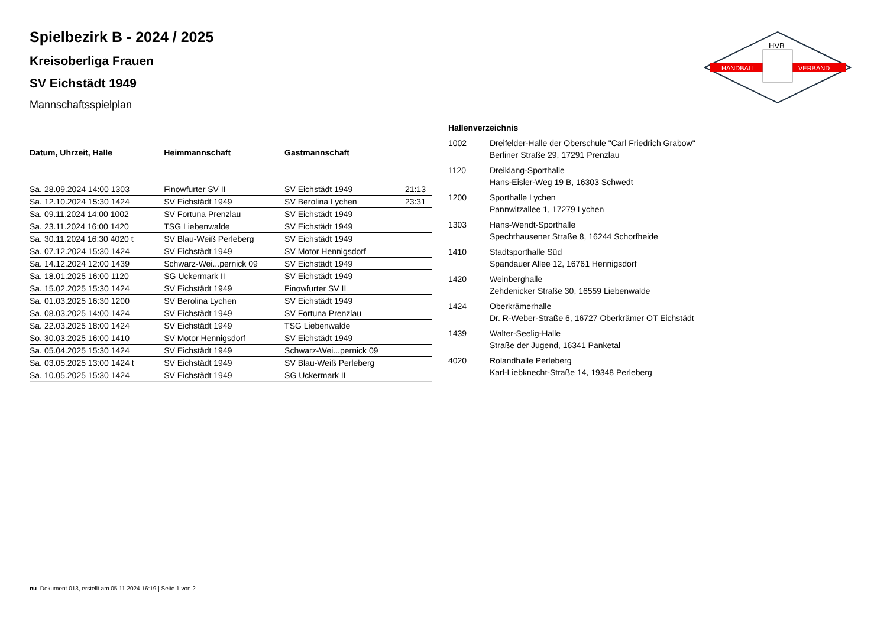HANDBALL
VERBAND
HVB
Spielbezirk B - 2024 / 2025
Kreisoberliga Frauen
SV Eichstädt 1949
Mannschaftsspielplan
| Datum, Uhrzeit, Halle | Heimmannschaft | Gastmannschaft | |
| --- | --- | --- | --- |
| Sa. 28.09.2024 14:00 1303 | Finowfurter SV II | SV Eichstädt 1949 | 21:13 |
| Sa. 12.10.2024 15:30 1424 | SV Eichstädt 1949 | SV Berolina Lychen | 23:31 |
| Sa. 09.11.2024 14:00 1002 | SV Fortuna Prenzlau | SV Eichstädt 1949 | |
| Sa. 23.11.2024 16:00 1420 | TSG Liebenwalde | SV Eichstädt 1949 | |
| Sa. 30.11.2024 16:30 4020 t | SV Blau-Weiß Perleberg | SV Eichstädt 1949 | |
| Sa. 07.12.2024 15:30 1424 | SV Eichstädt 1949 | SV Motor Hennigsdorf | |
| Sa. 14.12.2024 12:00 1439 | Schwarz-Wei...pernick 09 | SV Eichstädt 1949 | |
| Sa. 18.01.2025 16:00 1120 | SG Uckermark II | SV Eichstädt 1949 | |
| Sa. 15.02.2025 15:30 1424 | SV Eichstädt 1949 | Finowfurter SV II | |
| Sa. 01.03.2025 16:30 1200 | SV Berolina Lychen | SV Eichstädt 1949 | |
| Sa. 08.03.2025 14:00 1424 | SV Eichstädt 1949 | SV Fortuna Prenzlau | |
| Sa. 22.03.2025 18:00 1424 | SV Eichstädt 1949 | TSG Liebenwalde | |
| So. 30.03.2025 16:00 1410 | SV Motor Hennigsdorf | SV Eichstädt 1949 | |
| Sa. 05.04.2025 15:30 1424 | SV Eichstädt 1949 | Schwarz-Wei...pernick 09 | |
| Sa. 03.05.2025 13:00 1424 t | SV Eichstädt 1949 | SV Blau-Weiß Perleberg | |
| Sa. 10.05.2025 15:30 1424 | SV Eichstädt 1949 | SG Uckermark II | |
| Hallenverzeichnis | |
| --- | --- |
| 1002 | Dreifelder-Halle der Oberschule "Carl Friedrich Grabow" Berliner Straße 29, 17291 Prenzlau |
| 1120 | Dreiklang-Sporthalle Hans-Eisler-Weg 19 B, 16303 Schwedt |
| 1200 | Sporthalle Lychen Pannwitzallee 1, 17279 Lychen |
| 1303 | Hans-Wendt-Sporthalle Spechthausener Straße 8, 16244 Schorfheide |
| 1410 | Stadtsporthalle Süd Spandauer Allee 12, 16761 Hennigsdorf |
| 1420 | Weinberghalle Zehdenicker Straße 30, 16559 Liebenwalde |
| 1424 | Oberkrämerhalle Dr. R-Weber-Straße 6, 16727 Oberkrämer OT Eichstädt |
| 1439 | Walter-Seelig-Halle Straße der Jugend, 16341 Panketal |
| 4020 | Rolandhalle Perleberg Karl-Liebknecht-Straße 14, 19348 Perleberg |
nu .Dokument 013, erstellt am 05.11.2024 16:19 | Seite 1 von 2